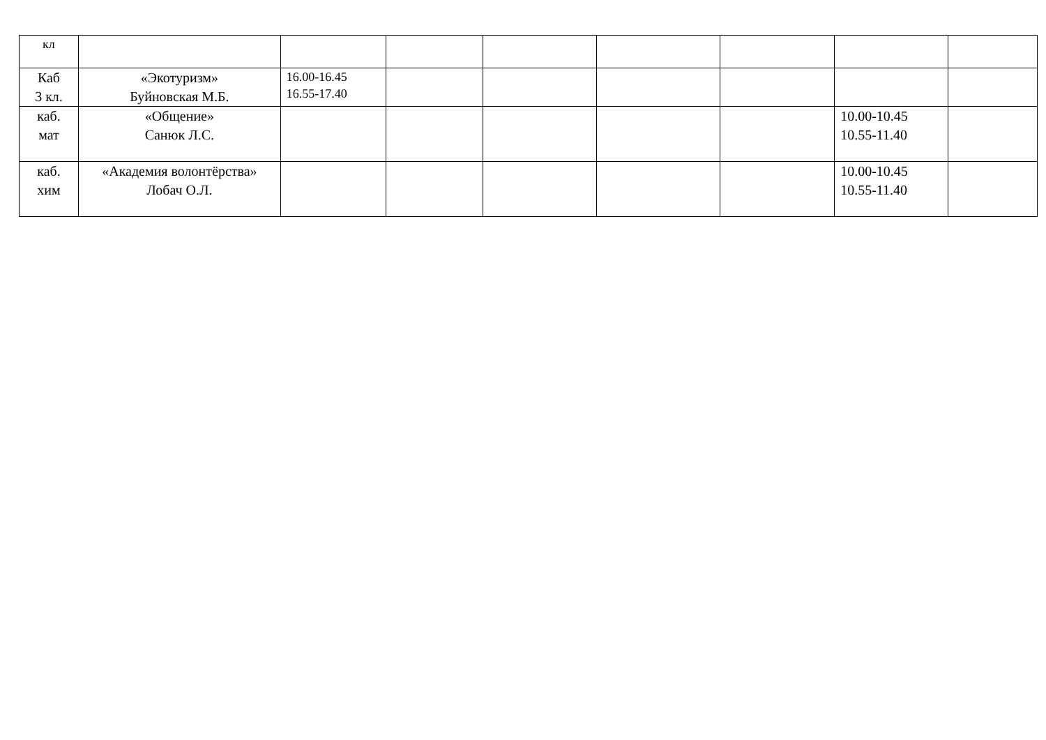| кл | | | | | | | | |
| Каб 3 кл. | «Экотуризм» Буйновская М.Б. | 16.00-16.45 16.55-17.40 | | | | | | |
| каб. мат | «Общение» Санюк Л.С. | | | | | | 10.00-10.45 10.55-11.40 | |
| каб. хим | «Академия волонтёрства» Лобач О.Л. | | | | | | 10.00-10.45 10.55-11.40 | |